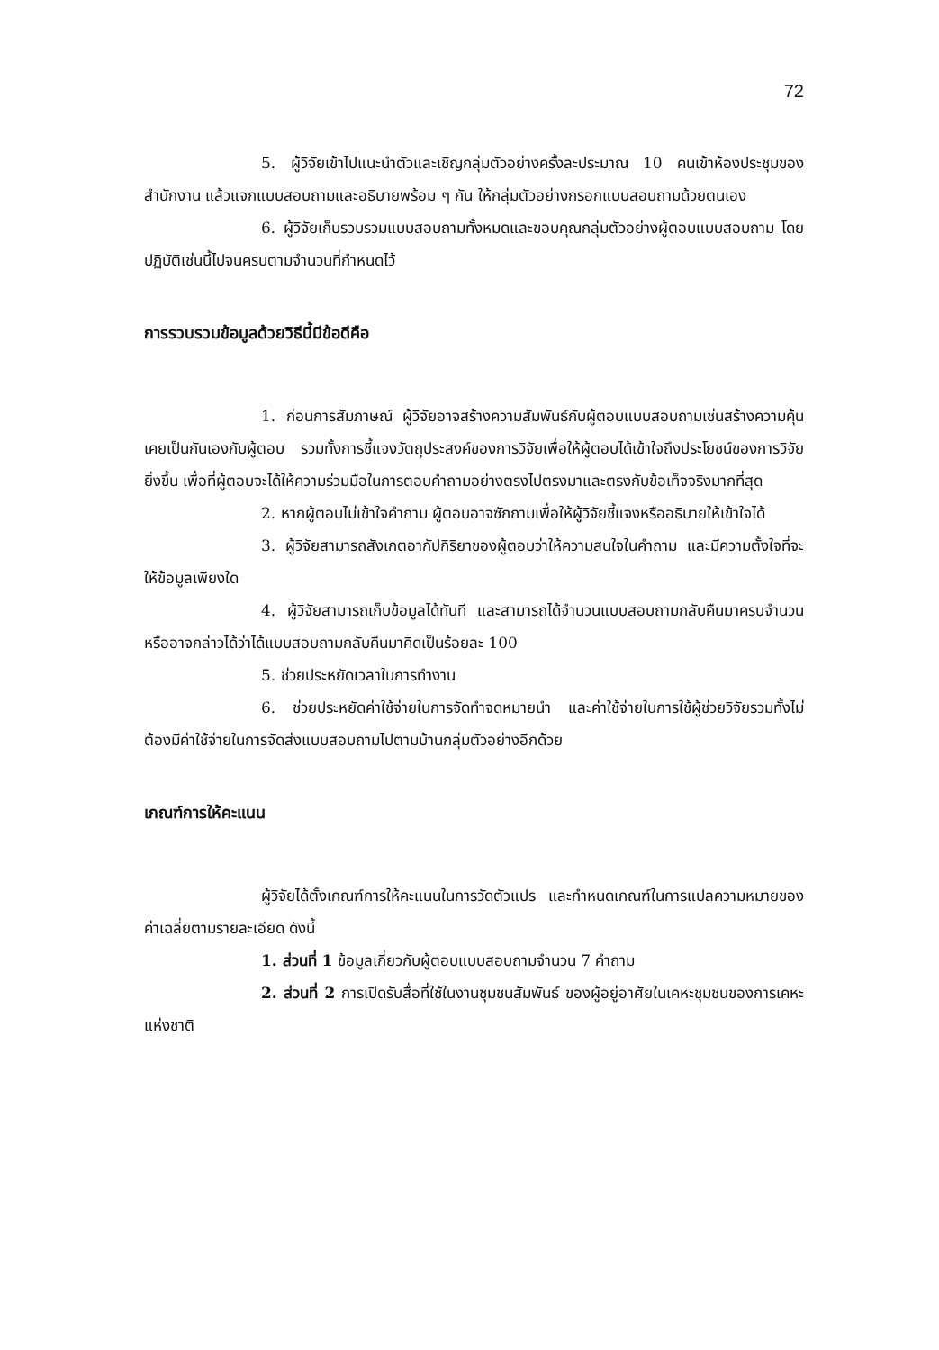72
5. ผู้วิจัยเข้าไปแนะนำตัวและเชิญกลุ่มตัวอย่างครั้งละประมาณ 10 คนเข้าห้องประชุมของสำนักงาน แล้วแจกแบบสอบถามและอธิบายพร้อม ๆ กัน ให้กลุ่มตัวอย่างกรอกแบบสอบถามด้วยตนเอง
6. ผู้วิจัยเก็บรวบรวมแบบสอบถามทั้งหมดและขอบคุณกลุ่มตัวอย่างผู้ตอบแบบสอบถาม โดยปฏิบัติเช่นนี้ไปจนครบตามจำนวนที่กำหนดไว้
การรวบรวมข้อมูลด้วยวิธีนี้มีข้อดีคือ
1. ก่อนการสัมภาษณ์ ผู้วิจัยอาจสร้างความสัมพันธ์กับผู้ตอบแบบสอบถามเช่นสร้างความคุ้นเคยเป็นกันเองกับผู้ตอบ รวมทั้งการชี้แจงวัตถุประสงค์ของการวิจัยเพื่อให้ผู้ตอบได้เข้าใจถึงประโยชน์ของการวิจัยยิ่งขึ้น เพื่อที่ผู้ตอบจะได้ให้ความร่วมมือในการตอบคำถามอย่างตรงไปตรงมาและตรงกับข้อเท็จจริงมากที่สุด
2. หากผู้ตอบไม่เข้าใจคำถาม ผู้ตอบอาจซักถามเพื่อให้ผู้วิจัยชี้แจงหรืออธิบายให้เข้าใจได้
3. ผู้วิจัยสามารถสังเกตอากัปกิริยาของผู้ตอบว่าให้ความสนใจในคำถาม และมีความตั้งใจที่จะให้ข้อมูลเพียงใด
4. ผู้วิจัยสามารถเก็บข้อมูลได้ทันที และสามารถได้จำนวนแบบสอบถามกลับคืนมาครบจำนวน หรืออาจกล่าวได้ว่าได้แบบสอบถามกลับคืนมาคิดเป็นร้อยละ 100
5. ช่วยประหยัดเวลาในการทำงาน
6. ช่วยประหยัดค่าใช้จ่ายในการจัดทำจดหมายนำ และค่าใช้จ่ายในการใช้ผู้ช่วยวิจัยรวมทั้งไม่ต้องมีค่าใช้จ่ายในการจัดส่งแบบสอบถามไปตามบ้านกลุ่มตัวอย่างอีกด้วย
เกณฑ์การให้คะแนน
ผู้วิจัยได้ตั้งเกณฑ์การให้คะแนนในการวัดตัวแปร และกำหนดเกณฑ์ในการแปลความหมายของค่าเฉลี่ยตามรายละเอียด ดังนี้
1. ส่วนที่ 1 ข้อมูลเกี่ยวกับผู้ตอบแบบสอบถามจำนวน 7 คำถาม
2. ส่วนที่ 2 การเปิดรับสื่อที่ใช้ในงานชุมชนสัมพันธ์ ของผู้อยู่อาศัยในเคหะชุมชนของการเคหะแห่งชาติ